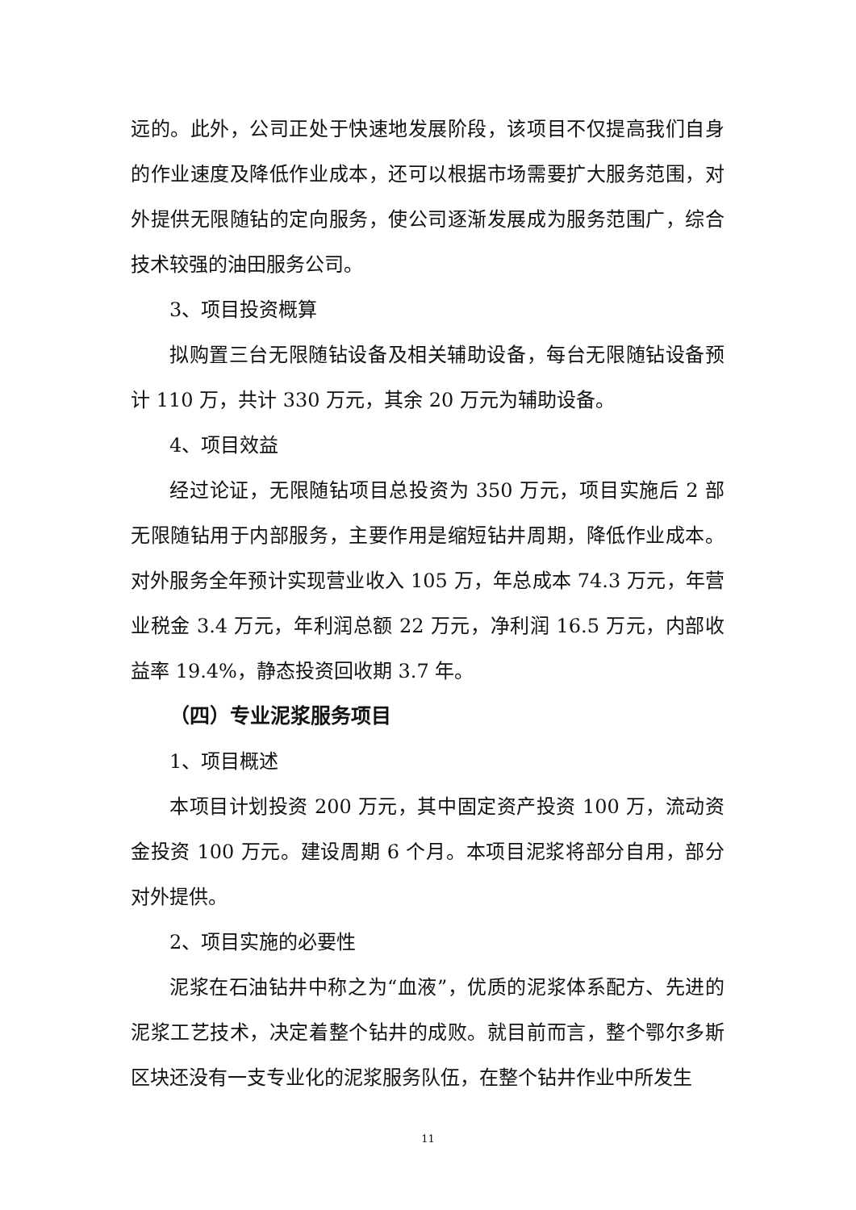远的。此外，公司正处于快速地发展阶段，该项目不仅提高我们自身的作业速度及降低作业成本，还可以根据市场需要扩大服务范围，对外提供无限随钻的定向服务，使公司逐渐发展成为服务范围广，综合技术较强的油田服务公司。
3、项目投资概算
拟购置三台无限随钻设备及相关辅助设备，每台无限随钻设备预计 110 万，共计 330 万元，其余 20 万元为辅助设备。
4、项目效益
经过论证，无限随钻项目总投资为 350 万元，项目实施后 2 部无限随钻用于内部服务，主要作用是缩短钻井周期，降低作业成本。对外服务全年预计实现营业收入 105 万，年总成本 74.3 万元，年营业税金 3.4 万元，年利润总额 22 万元，净利润 16.5 万元，内部收益率 19.4%，静态投资回收期 3.7 年。
（四）专业泥浆服务项目
1、项目概述
本项目计划投资 200 万元，其中固定资产投资 100 万，流动资金投资 100 万元。建设周期 6 个月。本项目泥浆将部分自用，部分对外提供。
2、项目实施的必要性
泥浆在石油钻井中称之为“血液”，优质的泥浆体系配方、先进的泥浆工艺技术，决定着整个钻井的成败。就目前而言，整个鄂尔多斯区块还没有一支专业化的泥浆服务队伍，在整个钻井作业中所发生
11